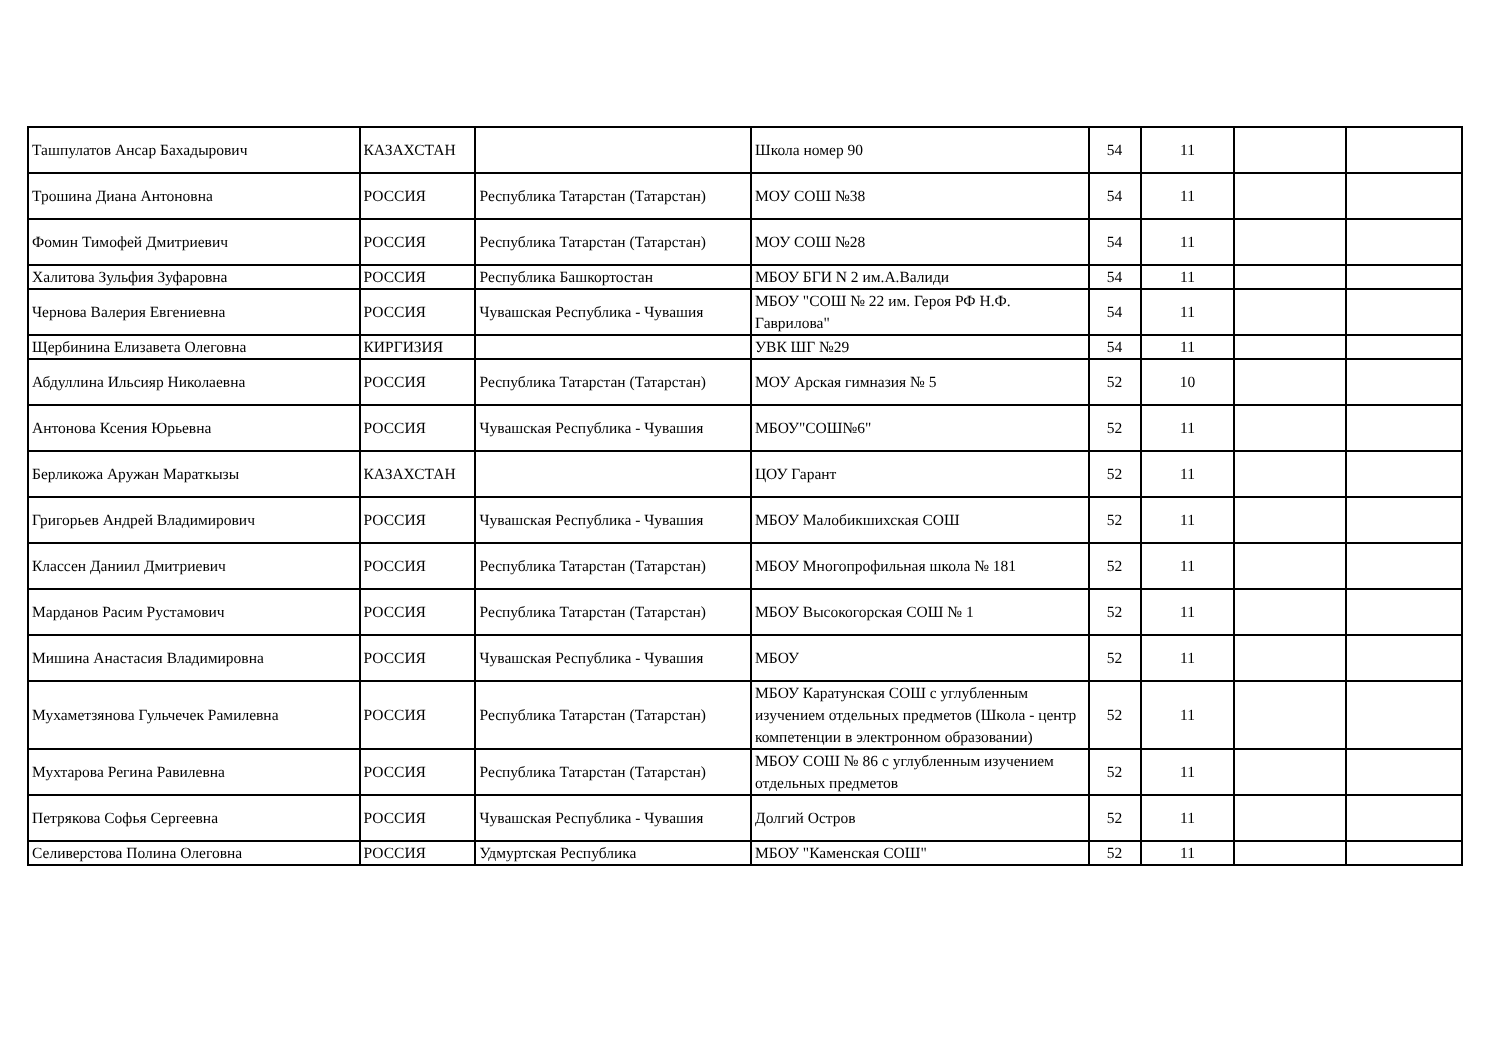| Ташпулатов Ансар Бахадырович | КАЗАХСТАН | | Школа номер 90 | 54 | 11 | | |
| Трошина Диана Антоновна | РОССИЯ | Республика Татарстан (Татарстан) | МОУ СОШ №38 | 54 | 11 | | |
| Фомин Тимофей Дмитриевич | РОССИЯ | Республика Татарстан (Татарстан) | МОУ СОШ №28 | 54 | 11 | | |
| Халитова Зульфия Зуфаровна | РОССИЯ | Республика Башкортостан | МБОУ БГИ N 2 им.А.Валиди | 54 | 11 | | |
| Чернова Валерия Евгениевна | РОССИЯ | Чувашская Республика - Чувашия | МБОУ "СОШ № 22 им. Героя РФ Н.Ф. Гаврилова" | 54 | 11 | | |
| Щербинина Елизавета Олеговна | КИРГИЗИЯ | | УВК ШГ №29 | 54 | 11 | | |
| Абдуллина Ильсияр Николаевна | РОССИЯ | Республика Татарстан (Татарстан) | МОУ Арская гимназия № 5 | 52 | 10 | | |
| Антонова Ксения Юрьевна | РОССИЯ | Чувашская Республика - Чувашия | МБОУ"СОШ№6" | 52 | 11 | | |
| Берликожа Аружан Мараткызы | КАЗАХСТАН | | ЦОУ Гарант | 52 | 11 | | |
| Григорьев Андрей Владимирович | РОССИЯ | Чувашская Республика - Чувашия | МБОУ Малобикшихская СОШ | 52 | 11 | | |
| Классен Даниил Дмитриевич | РОССИЯ | Республика Татарстан (Татарстан) | МБОУ Многопрофильная школа № 181 | 52 | 11 | | |
| Марданов Расим Рустамович | РОССИЯ | Республика Татарстан (Татарстан) | МБОУ Высокогорская СОШ № 1 | 52 | 11 | | |
| Мишина Анастасия Владимировна | РОССИЯ | Чувашская Республика - Чувашия | МБОУ | 52 | 11 | | |
| Мухаметзянова Гульчечек Рамилевна | РОССИЯ | Республика Татарстан (Татарстан) | МБОУ Каратунская СОШ с углубленным изучением отдельных предметов (Школа - центр компетенции в электронном образовании) | 52 | 11 | | |
| Мухтарова Регина Равилевна | РОССИЯ | Республика Татарстан (Татарстан) | МБОУ СОШ № 86 с углубленным изучением отдельных предметов | 52 | 11 | | |
| Петрякова Софья Сергеевна | РОССИЯ | Чувашская Республика - Чувашия | Долгий Остров | 52 | 11 | | |
| Селиверстова Полина Олеговна | РОССИЯ | Удмуртская Республика | МБОУ "Каменская СОШ" | 52 | 11 | | |